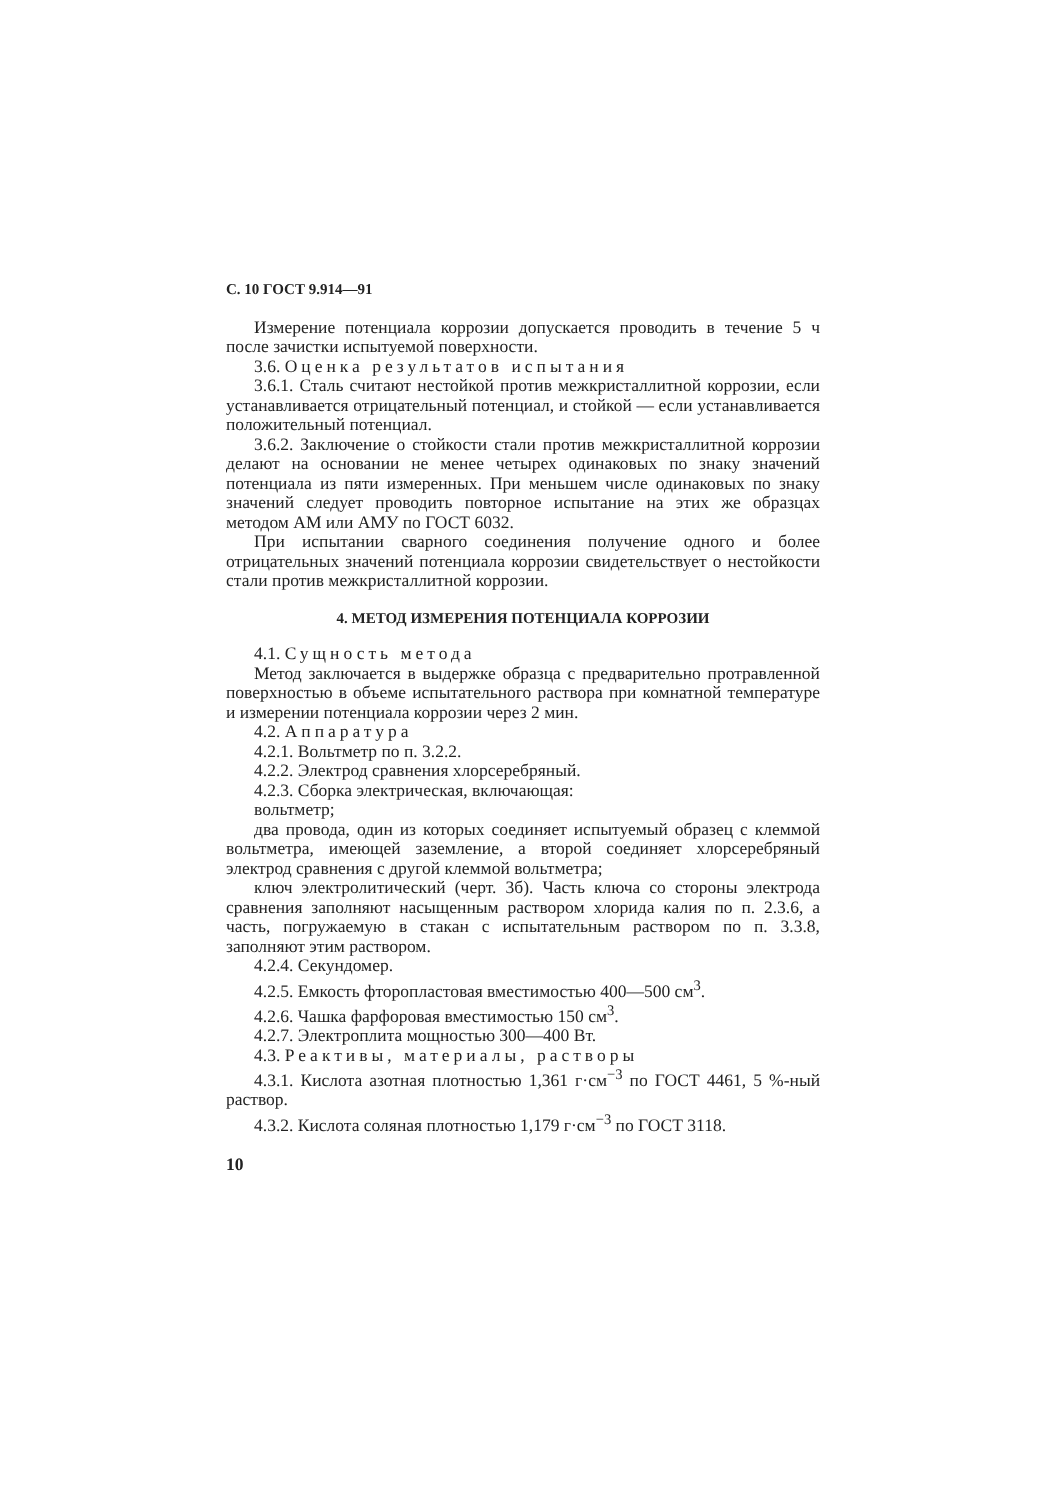С. 10 ГОСТ 9.914—91
Измерение потенциала коррозии допускается проводить в течение 5 ч после зачистки испытуемой поверхности.
3.6. Оценка результатов испытания
3.6.1. Сталь считают нестойкой против межкристаллитной коррозии, если устанавливается отрицательный потенциал, и стойкой — если устанавливается положительный потенциал.
3.6.2. Заключение о стойкости стали против межкристаллитной коррозии делают на основании не менее четырех одинаковых по знаку значений потенциала из пяти измеренных. При меньшем числе одинаковых по знаку значений следует проводить повторное испытание на этих же образцах методом АМ или АМУ по ГОСТ 6032.
При испытании сварного соединения получение одного и более отрицательных значений потенциала коррозии свидетельствует о нестойкости стали против межкристаллитной коррозии.
4. МЕТОД ИЗМЕРЕНИЯ ПОТЕНЦИАЛА КОРРОЗИИ
4.1. Сущность метода
Метод заключается в выдержке образца с предварительно протравленной поверхностью в объеме испытательного раствора при комнатной температуре и измерении потенциала коррозии через 2 мин.
4.2. Аппаратура
4.2.1. Вольтметр по п. 3.2.2.
4.2.2. Электрод сравнения хлорсеребряный.
4.2.3. Сборка электрическая, включающая:
вольтметр;
два провода, один из которых соединяет испытуемый образец с клеммой вольтметра, имеющей заземление, а второй соединяет хлорсеребряный электрод сравнения с другой клеммой вольтметра;
ключ электролитический (черт. 3б). Часть ключа со стороны электрода сравнения заполняют насыщенным раствором хлорида калия по п. 2.3.6, а часть, погружаемую в стакан с испытательным раствором по п. 3.3.8, заполняют этим раствором.
4.2.4. Секундомер.
4.2.5. Емкость фторопластовая вместимостью 400—500 см<sup>3</sup>.
4.2.6. Чашка фарфоровая вместимостью 150 см<sup>3</sup>.
4.2.7. Электроплита мощностью 300—400 Вт.
4.3. Реактивы, материалы, растворы
4.3.1. Кислота азотная плотностью 1,361 г·см<sup>−3</sup> по ГОСТ 4461, 5 %-ный раствор.
4.3.2. Кислота соляная плотностью 1,179 г·см<sup>−3</sup> по ГОСТ 3118.
10